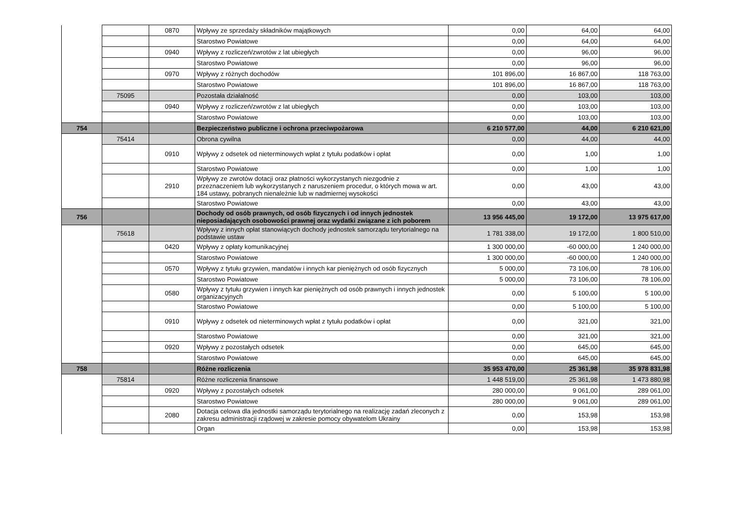| | | 0870 | Wpływy ze sprzedaży składników majątkowych | 0,00 | 64,00 | 64,00 |
| | | | Starostwo Powiatowe | 0,00 | 64,00 | 64,00 |
| | | 0940 | Wpływy z rozliczeń/zwrotów z lat ubiegłych | 0,00 | 96,00 | 96,00 |
| | | | Starostwo Powiatowe | 0,00 | 96,00 | 96,00 |
| | | 0970 | Wpływy z różnych dochodów | 101 896,00 | 16 867,00 | 118 763,00 |
| | | | Starostwo Powiatowe | 101 896,00 | 16 867,00 | 118 763,00 |
| | 75095 | | Pozostała działalność | 0,00 | 103,00 | 103,00 |
| | | 0940 | Wpływy z rozliczeń/zwrotów z lat ubiegłych | 0,00 | 103,00 | 103,00 |
| | | | Starostwo Powiatowe | 0,00 | 103,00 | 103,00 |
| 754 | | | Bezpieczeństwo publiczne i ochrona przeciwpożarowa | 6 210 577,00 | 44,00 | 6 210 621,00 |
| | 75414 | | Obrona cywilna | 0,00 | 44,00 | 44,00 |
| | | 0910 | Wpływy z odsetek od nieterminowych wpłat z tytułu podatków i opłat | 0,00 | 1,00 | 1,00 |
| | | | Starostwo Powiatowe | 0,00 | 1,00 | 1,00 |
| | | 2910 | Wpływy ze zwrotów dotacji oraz płatności wykorzystanych niezgodnie z przeznaczeniem lub wykorzystanych z naruszeniem procedur, o których mowa w art. 184 ustawy, pobranych nienależnie lub w nadmiernej wysokości | 0,00 | 43,00 | 43,00 |
| | | | Starostwo Powiatowe | 0,00 | 43,00 | 43,00 |
| 756 | | | Dochody od osób prawnych, od osób fizycznych i od innych jednostek nieposiadających osobowości prawnej oraz wydatki związane z ich poborem | 13 956 445,00 | 19 172,00 | 13 975 617,00 |
| | 75618 | | Wpływy z innych opłat stanowiących dochody jednostek samorządu terytorialnego na podstawie ustaw | 1 781 338,00 | 19 172,00 | 1 800 510,00 |
| | | 0420 | Wpływy z opłaty komunikacyjnej | 1 300 000,00 | -60 000,00 | 1 240 000,00 |
| | | | Starostwo Powiatowe | 1 300 000,00 | -60 000,00 | 1 240 000,00 |
| | | 0570 | Wpływy z tytułu grzywien, mandatów i innych kar pieniężnych od osób fizycznych | 5 000,00 | 73 106,00 | 78 106,00 |
| | | | Starostwo Powiatowe | 5 000,00 | 73 106,00 | 78 106,00 |
| | | 0580 | Wpływy z tytułu grzywien i innych kar pieniężnych od osób prawnych i innych jednostek organizacyjnych | 0,00 | 5 100,00 | 5 100,00 |
| | | | Starostwo Powiatowe | 0,00 | 5 100,00 | 5 100,00 |
| | | 0910 | Wpływy z odsetek od nieterminowych wpłat z tytułu podatków i opłat | 0,00 | 321,00 | 321,00 |
| | | | Starostwo Powiatowe | 0,00 | 321,00 | 321,00 |
| | | 0920 | Wpływy z pozostałych odsetek | 0,00 | 645,00 | 645,00 |
| | | | Starostwo Powiatowe | 0,00 | 645,00 | 645,00 |
| 758 | | | Różne rozliczenia | 35 953 470,00 | 25 361,98 | 35 978 831,98 |
| | 75814 | | Różne rozliczenia finansowe | 1 448 519,00 | 25 361,98 | 1 473 880,98 |
| | | 0920 | Wpływy z pozostałych odsetek | 280 000,00 | 9 061,00 | 289 061,00 |
| | | | Starostwo Powiatowe | 280 000,00 | 9 061,00 | 289 061,00 |
| | | 2080 | Dotacja celowa dla jednostki samorządu terytorialnego na realizację zadań zleconych z zakresu administracji rządowej w zakresie pomocy obywatelom Ukrainy | 0,00 | 153,98 | 153,98 |
| | | | Organ | 0,00 | 153,98 | 153,98 |